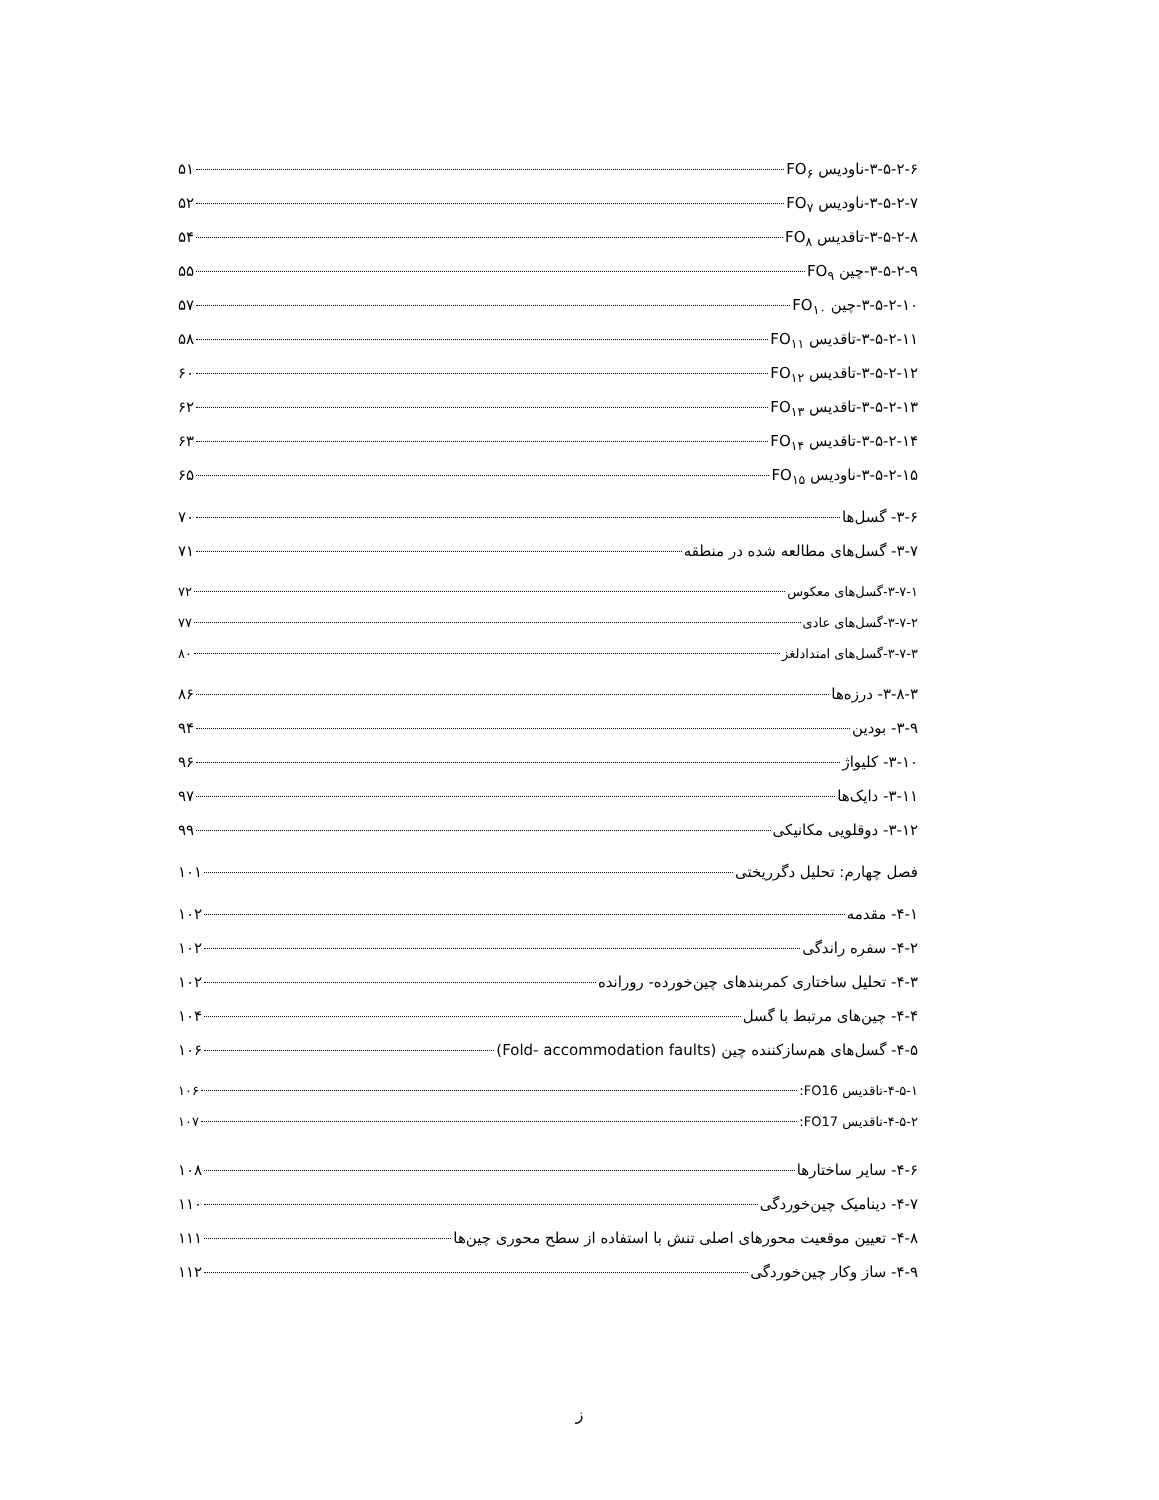۳-۵-۲-۶-ناودیس FO<sub>۶</sub> ۵۱
۳-۵-۲-۷-ناودیس FO<sub>۷</sub> ۵۲
۳-۵-۲-۸-تاقدیس FO<sub>۸</sub> ۵۴
۳-۵-۲-۹-چین FO<sub>۹</sub> ۵۵
۳-۵-۲-۱۰-چین FO<sub>۱۰</sub> ۵۷
۳-۵-۲-۱۱-تاقدیس FO<sub>۱۱</sub> ۵۸
۳-۵-۲-۱۲-تاقدیس FO<sub>۱۲</sub> ۶۰
۳-۵-۲-۱۳-تاقدیس FO<sub>۱۳</sub> ۶۲
۳-۵-۲-۱۴-تاقدیس FO<sub>۱۴</sub> ۶۳
۳-۵-۲-۱۵-ناودیس FO<sub>۱۵</sub> ۶۵
۳-۶- گسل‌ها ۷۰
۳-۷- گسل‌های مطالعه شده در منطقه ۷۱
۳-۷-۱-گسل‌های معکوس ۷۲
۳-۷-۲-گسل‌های عادی ۷۷
۳-۷-۳-گسل‌های امتدادلغز ۸۰
۳-۸-۳- درزه‌ها ۸۶
۳-۹- بودین ۹۴
۳-۱۰- کلیواژ ۹۶
۳-۱۱- دایک‌ها ۹۷
۳-۱۲- دوقلویی مکانیکی ۹۹
فصل چهارم: تحلیل دگرریختی ۱۰۱
۴-۱- مقدمه ۱۰۲
۴-۲- سفره راندگی ۱۰۲
۴-۳- تحلیل ساختاری کمربندهای چین‌خورده- رورانده ۱۰۲
۴-۴- چین‌های مرتبط با گسل ۱۰۴
۴-۵- گسل‌های هم‌سازکننده چین (Fold- accommodation faults) ۱۰۶
۴-۵-۱-تاقدیس FO16: ۱۰۶
۴-۵-۲-تاقدیس FO17: ۱۰۷
۴-۶- سایر ساختارها ۱۰۸
۴-۷- دینامیک چین‌خوردگی ۱۱۰
۴-۸- تعیین موقعیت محورهای اصلی تنش با استفاده از سطح محوری چین‌ها ۱۱۱
۴-۹- ساز وکار چین‌خوردگی ۱۱۲
ز